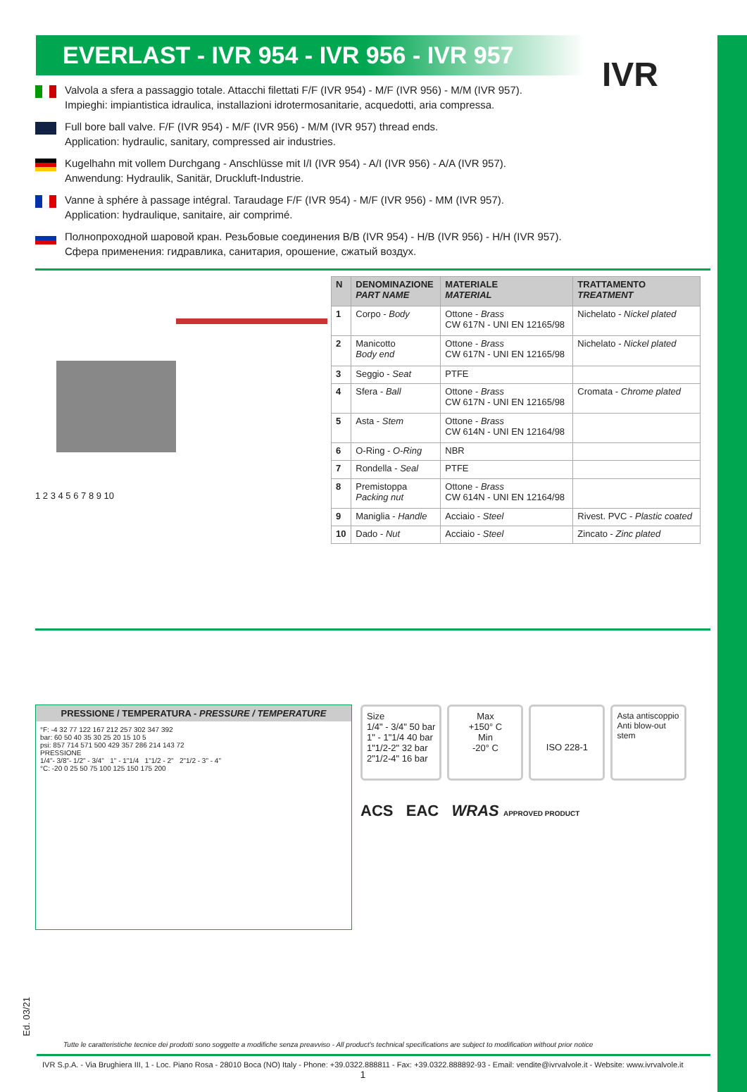EVERLAST - IVR 954 - IVR 956 - IVR 957
IVR
Valvola a sfera a passaggio totale. Attacchi filettati F/F (IVR 954) - M/F (IVR 956) - M/M (IVR 957).
Impieghi: impiantistica idraulica, installazioni idrotermosanitarie, acquedotti, aria compressa.
Full bore ball valve. F/F (IVR 954) - M/F (IVR 956) - M/M (IVR 957) thread ends.
Application: hydraulic, sanitary, compressed air industries.
Kugelhahn mit vollem Durchgang - Anschlüsse mit I/I (IVR 954) - A/I (IVR 956) - A/A (IVR 957).
Anwendung: Hydraulik, Sanitär, Druckluft-Industrie.
Vanne à sphére à passage intégral. Taraudage F/F (IVR 954) - M/F (IVR 956) - MM (IVR 957).
Application: hydraulique, sanitaire, air comprimé.
Полнопроходной шаровой кран. Резьбовые соединения В/В (IVR 954) - Н/В (IVR 956) - Н/Н (IVR 957).
Сфера применения: гидравлика, санитария, орошение, сжатый воздух.
1 2 3 4 5 6 7 8 9 10
| N | DENOMINAZIONE PART NAME | MATERIALE MATERIAL | TRATTAMENTO TREATMENT |
| --- | --- | --- | --- |
| 1 | Corpo - Body | Ottone - Brass CW 617N - UNI EN 12165/98 | Nichelato - Nickel plated |
| 2 | Manicotto Body end | Ottone - Brass CW 617N - UNI EN 12165/98 | Nichelato - Nickel plated |
| 3 | Seggio - Seat | PTFE | |
| 4 | Sfera - Ball | Ottone - Brass CW 617N - UNI EN 12165/98 | Cromata - Chrome plated |
| 5 | Asta - Stem | Ottone - Brass CW 614N - UNI EN 12164/98 | |
| 6 | O-Ring - O-Ring | NBR | |
| 7 | Rondella - Seal | PTFE | |
| 8 | Premistoppa Packing nut | Ottone - Brass CW 614N - UNI EN 12164/98 | |
| 9 | Maniglia - Handle | Acciaio - Steel | Rivest. PVC - Plastic coated |
| 10 | Dado - Nut | Acciaio - Steel | Zincato - Zinc plated |
PRESSIONE / TEMPERATURA - PRESSURE / TEMPERATURE
°F: -4 32 77 122 167 212 257 302 347 392
bar: 60 50 40 35 30 25 20 15 10 5
psi: 857 714 571 500 429 357 286 214 143 72
PRESSIONE
1/4"- 3/8"- 1/2" - 3/4" 1" - 1"1/4 1"1/2 - 2" 2"1/2 - 3" - 4"
°C: -20 0 25 50 75 100 125 150 175 200
Size
1/4" - 3/4" 50 bar
1" - 1"1/4 40 bar
1"1/2-2" 32 bar
2"1/2-4" 16 bar
Max
+150° C
Min
-20° C
ISO 228-1
Asta antiscoppio
Anti blow-out stem
ACS EAC WRAS APPROVED PRODUCT
Ed. 03/21
Tutte le caratteristiche tecnice dei prodotti sono soggette a modifiche senza preavviso - All product's technical specifications are subject to modification without prior notice
IVR S.p.A. - Via Brughiera III, 1 - Loc. Piano Rosa - 28010 Boca (NO) Italy - Phone: +39.0322.888811 - Fax: +39.0322.888892-93 - Email: vendite@ivrvalvole.it - Website: www.ivrvalvole.it
1